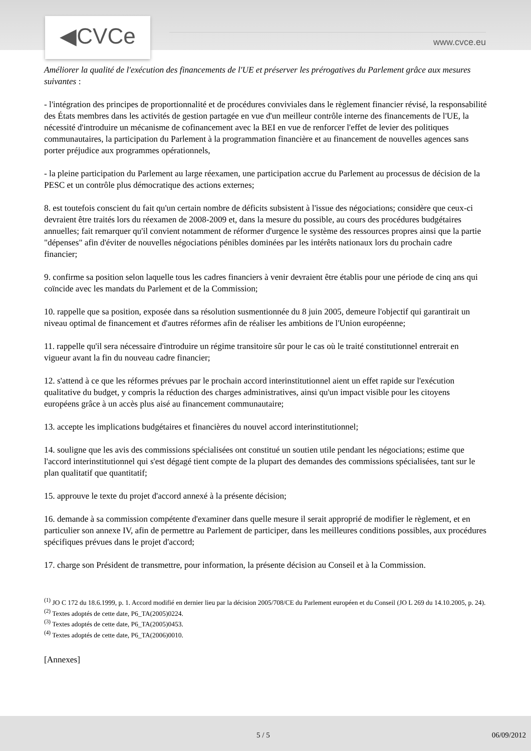◀CVCe
www.cvce.eu
Améliorer la qualité de l'exécution des financements de l'UE et préserver les prérogatives du Parlement grâce aux mesures suivantes :
- l'intégration des principes de proportionnalité et de procédures conviviales dans le règlement financier révisé, la responsabilité des États membres dans les activités de gestion partagée en vue d'un meilleur contrôle interne des financements de l'UE, la nécessité d'introduire un mécanisme de cofinancement avec la BEI en vue de renforcer l'effet de levier des politiques communautaires, la participation du Parlement à la programmation financière et au financement de nouvelles agences sans porter préjudice aux programmes opérationnels,
- la pleine participation du Parlement au large réexamen, une participation accrue du Parlement au processus de décision de la PESC et un contrôle plus démocratique des actions externes;
8. est toutefois conscient du fait qu'un certain nombre de déficits subsistent à l'issue des négociations; considère que ceux-ci devraient être traités lors du réexamen de 2008-2009 et, dans la mesure du possible, au cours des procédures budgétaires annuelles; fait remarquer qu'il convient notamment de réformer d'urgence le système des ressources propres ainsi que la partie "dépenses" afin d'éviter de nouvelles négociations pénibles dominées par les intérêts nationaux lors du prochain cadre financier;
9. confirme sa position selon laquelle tous les cadres financiers à venir devraient être établis pour une période de cinq ans qui coïncide avec les mandats du Parlement et de la Commission;
10. rappelle que sa position, exposée dans sa résolution susmentionnée du 8 juin 2005, demeure l'objectif qui garantirait un niveau optimal de financement et d'autres réformes afin de réaliser les ambitions de l'Union européenne;
11. rappelle qu'il sera nécessaire d'introduire un régime transitoire sûr pour le cas où le traité constitutionnel entrerait en vigueur avant la fin du nouveau cadre financier;
12. s'attend à ce que les réformes prévues par le prochain accord interinstitutionnel aient un effet rapide sur l'exécution qualitative du budget, y compris la réduction des charges administratives, ainsi qu'un impact visible pour les citoyens européens grâce à un accès plus aisé au financement communautaire;
13. accepte les implications budgétaires et financières du nouvel accord interinstitutionnel;
14. souligne que les avis des commissions spécialisées ont constitué un soutien utile pendant les négociations; estime que l'accord interinstitutionnel qui s'est dégagé tient compte de la plupart des demandes des commissions spécialisées, tant sur le plan qualitatif que quantitatif;
15. approuve le texte du projet d'accord annexé à la présente décision;
16. demande à sa commission compétente d'examiner dans quelle mesure il serait approprié de modifier le règlement, et en particulier son annexe IV, afin de permettre au Parlement de participer, dans les meilleures conditions possibles, aux procédures spécifiques prévues dans le projet d'accord;
17. charge son Président de transmettre, pour information, la présente décision au Conseil et à la Commission.
<sup>(1)</sup> JO C 172 du 18.6.1999, p. 1. Accord modifié en dernier lieu par la décision 2005/708/CE du Parlement européen et du Conseil (JO L 269 du 14.10.2005, p. 24).
<sup>(2)</sup> Textes adoptés de cette date, P6_TA(2005)0224.
<sup>(3)</sup> Textes adoptés de cette date, P6_TA(2005)0453.
<sup>(4)</sup> Textes adoptés de cette date, P6_TA(2006)0010.
[Annexes]
5 / 5 06/09/2012